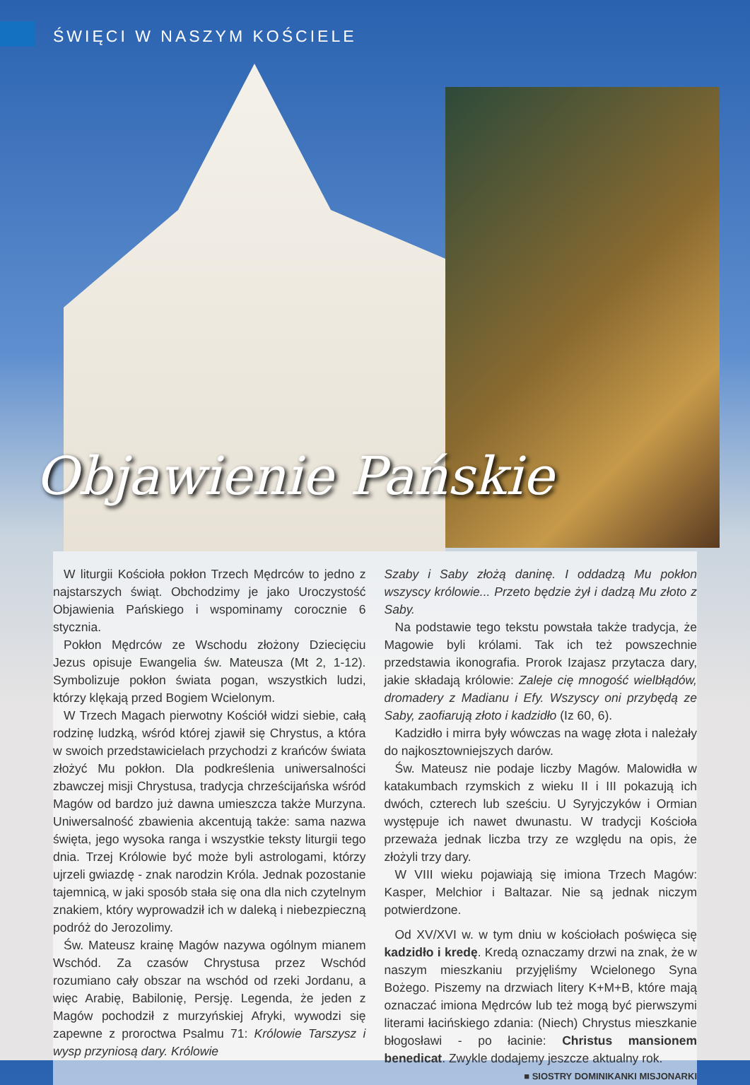ŚWIĘCI W NASZYM KOŚCIELE
Objawienie Pańskie
W liturgii Kościoła pokłon Trzech Mędrców to jedno z najstarszych świąt. Obchodzimy je jako Uroczystość Objawienia Pańskiego i wspominamy corocznie 6 stycznia.
Pokłon Mędrców ze Wschodu złożony Dziecięciu Jezus opisuje Ewangelia św. Mateusza (Mt 2, 1-12). Symbolizuje pokłon świata pogan, wszystkich ludzi, którzy klękają przed Bogiem Wcielonym.
W Trzech Magach pierwotny Kościół widzi siebie, całą rodzinę ludzką, wśród której zjawił się Chrystus, a która w swoich przedstawicielach przychodzi z krańców świata złożyć Mu pokłon. Dla podkreślenia uniwersalności zbawczej misji Chrystusa, tradycja chrześcijańska wśród Magów od bardzo już dawna umieszcza także Murzyna. Uniwersalność zbawienia akcentują także: sama nazwa święta, jego wysoka ranga i wszystkie teksty liturgii tego dnia. Trzej Królowie być może byli astrologami, którzy ujrzeli gwiazdę - znak narodzin Króla. Jednak pozostanie tajemnicą, w jaki sposób stała się ona dla nich czytelnym znakiem, który wyprowadził ich w daleką i niebezpieczną podróż do Jerozolimy.
Św. Mateusz krainę Magów nazywa ogólnym mianem Wschód. Za czasów Chrystusa przez Wschód rozumiano cały obszar na wschód od rzeki Jordanu, a więc Arabię, Babilonię, Persję. Legenda, że jeden z Magów pochodził z murzyńskiej Afryki, wywodzi się zapewne z proroctwa Psalmu 71: Królowie Tarszysz i wysp przyniosą dary. Królowie
Szaby i Saby złożą daninę. I oddadzą Mu pokłon wszyscy królowie... Przeto będzie żył i dadzą Mu złoto z Saby.
Na podstawie tego tekstu powstała także tradycja, że Magowie byli królami. Tak ich też powszechnie przedstawia ikonografia. Prorok Izajasz przytacza dary, jakie składają królowie: Zaleje cię mnogość wielbłądów, dromadery z Madianu i Efy. Wszyscy oni przybędą ze Saby, zaofiarują złoto i kadzidło (Iz 60, 6).
Kadzidło i mirra były wówczas na wagę złota i należały do najkosztowniejszych darów.
Św. Mateusz nie podaje liczby Magów. Malowidła w katakumbach rzymskich z wieku II i III pokazują ich dwóch, czterech lub sześciu. U Syryjczyków i Ormian występuje ich nawet dwunastu. W tradycji Kościoła przeważa jednak liczba trzy ze względu na opis, że złożyli trzy dary.
W VIII wieku pojawiają się imiona Trzech Magów: Kasper, Melchior i Baltazar. Nie są jednak niczym potwierdzone.
Od XV/XVI w. w tym dniu w kościołach poświęca się kadzidło i kredę. Kredą oznaczamy drzwi na znak, że w naszym mieszkaniu przyjęliśmy Wcielonego Syna Bożego. Piszemy na drzwiach litery K+M+B, które mają oznaczać imiona Mędrców lub też mogą być pierwszymi literami łacińskiego zdania: (Niech) Chrystus mieszkanie błogosławi - po łacinie: Christus mansionem benedicat. Zwykle dodajemy jeszcze aktualny rok.
■ SIOSTRY DOMINIKANKI MISJONARKI